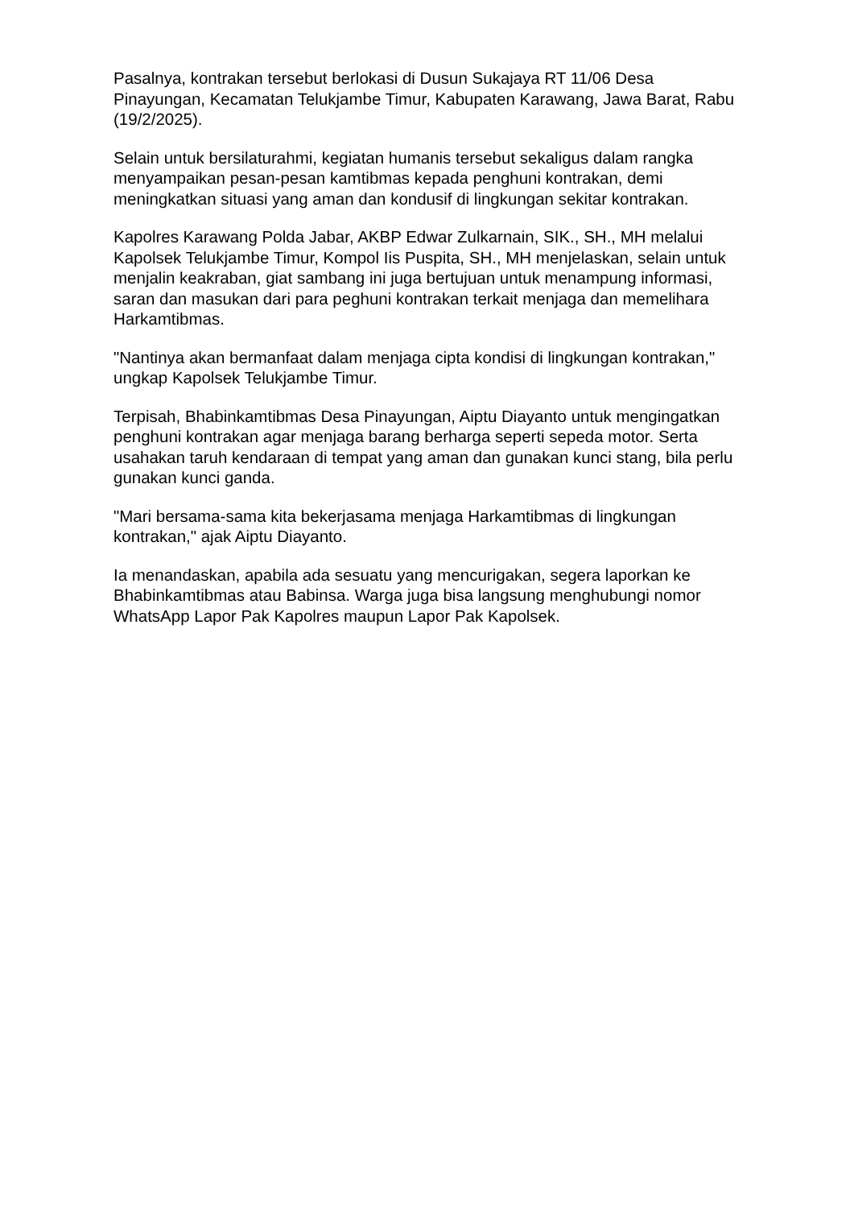Pasalnya, kontrakan tersebut berlokasi di Dusun Sukajaya RT 11/06 Desa Pinayungan, Kecamatan Telukjambe Timur, Kabupaten Karawang, Jawa Barat, Rabu (19/2/2025).
Selain untuk bersilaturahmi, kegiatan humanis tersebut sekaligus dalam rangka menyampaikan pesan-pesan kamtibmas kepada penghuni kontrakan, demi meningkatkan situasi yang aman dan kondusif di lingkungan sekitar kontrakan.
Kapolres Karawang Polda Jabar, AKBP Edwar Zulkarnain, SIK., SH., MH melalui Kapolsek Telukjambe Timur, Kompol Iis Puspita, SH., MH menjelaskan, selain untuk menjalin keakraban, giat sambang ini juga bertujuan untuk menampung informasi, saran dan masukan dari para peghuni kontrakan terkait menjaga dan memelihara Harkamtibmas.
"Nantinya akan bermanfaat dalam menjaga cipta kondisi di lingkungan kontrakan," ungkap Kapolsek Telukjambe Timur.
Terpisah, Bhabinkamtibmas Desa Pinayungan, Aiptu Diayanto untuk mengingatkan penghuni kontrakan agar menjaga barang berharga seperti sepeda motor. Serta usahakan taruh kendaraan di tempat yang aman dan gunakan kunci stang, bila perlu gunakan kunci ganda.
"Mari bersama-sama kita bekerjasama menjaga Harkamtibmas di lingkungan kontrakan," ajak Aiptu Diayanto.
Ia menandaskan, apabila ada sesuatu yang mencurigakan, segera laporkan ke Bhabinkamtibmas atau Babinsa. Warga juga bisa langsung menghubungi nomor WhatsApp Lapor Pak Kapolres maupun Lapor Pak Kapolsek.